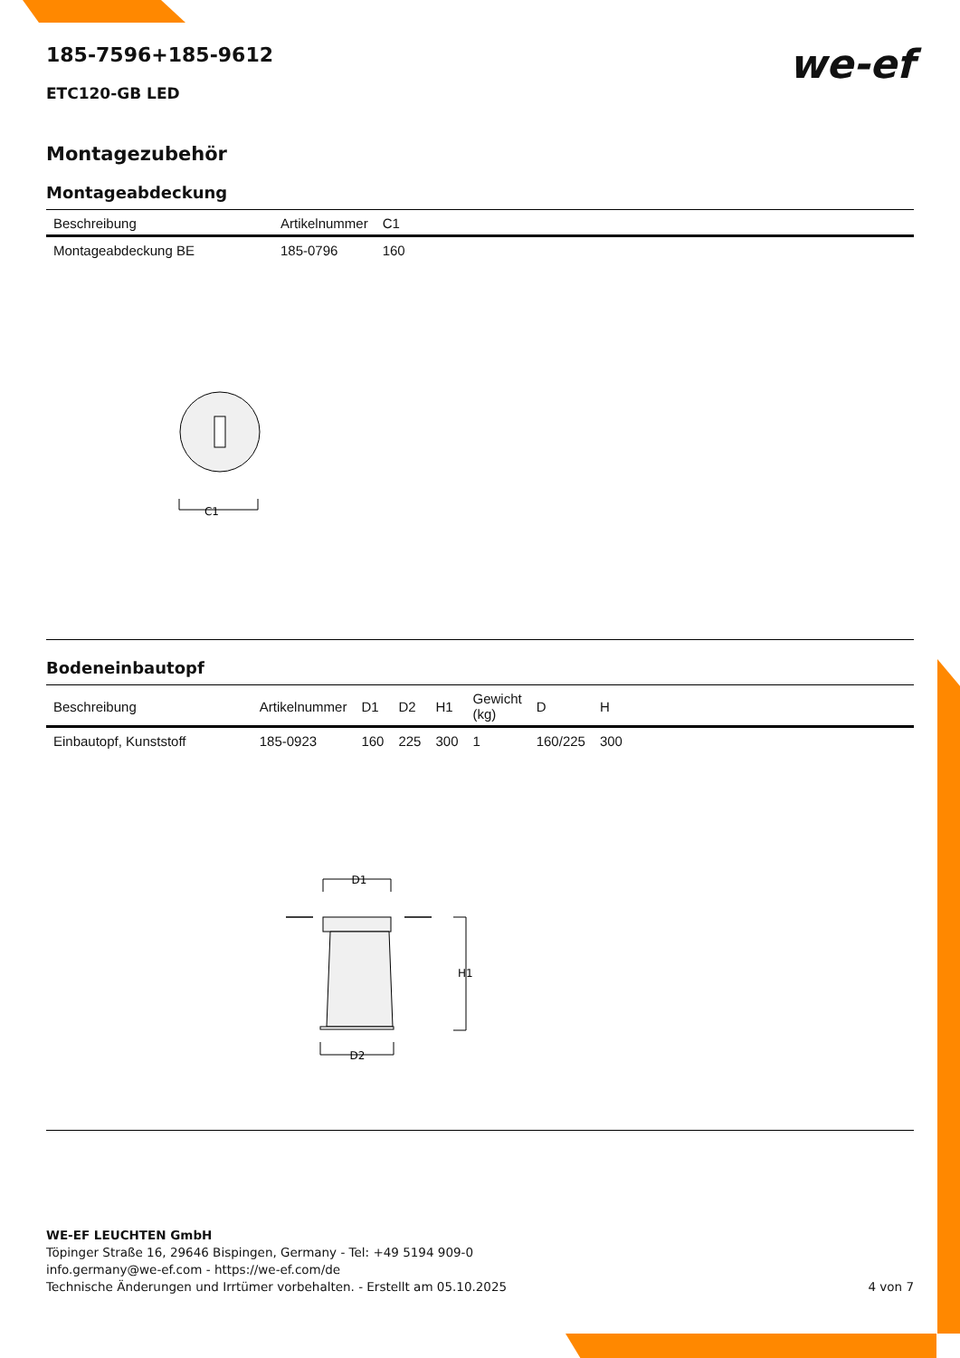we-ef
185-7596+185-9612
ETC120-GB LED
Montagezubehör
Montageabdeckung
| Beschreibung | Artikelnummer | C1 |
| --- | --- | --- |
| Montageabdeckung BE | 185-0796 | 160 |
C1
Bodeneinbautopf
| Beschreibung | Artikelnummer | D1 | D2 | H1 | Gewicht (kg) | D | H |
| --- | --- | --- | --- | --- | --- | --- | --- |
| Einbautopf, Kunststoff | 185-0923 | 160 | 225 | 300 | 1 | 160/225 | 300 |
D1
H1
D2
WE-EF LEUCHTEN GmbH
Töpinger Straße 16, 29646 Bispingen, Germany - Tel: +49 5194 909-0
info.germany@we-ef.com - https://we-ef.com/de
Technische Änderungen und Irrtümer vorbehalten. - Erstellt am 05.10.2025 4 von 7